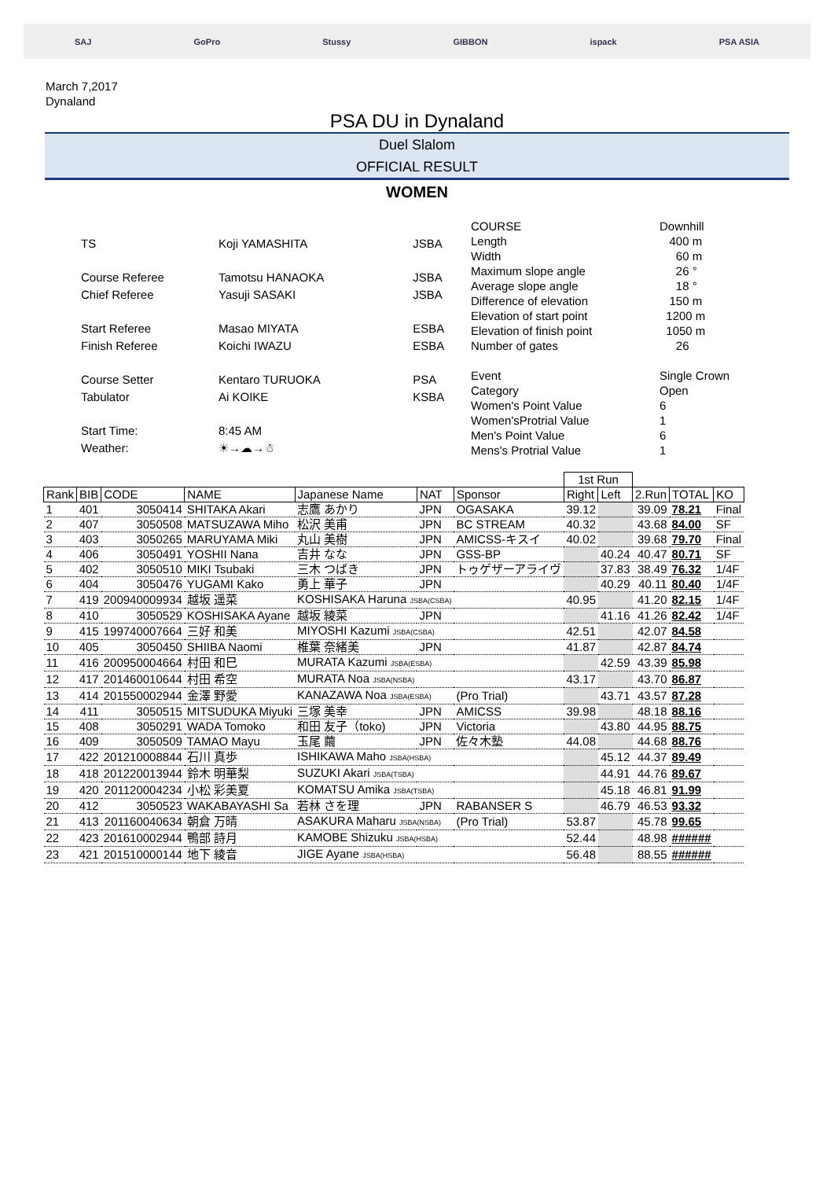SAJ GoPro Stussy GIBBON ispack PSA ASIA
March 7,2017
Dynaland
PSA DU in Dynaland
Duel Slalom
OFFICIAL RESULT
WOMEN
| TS | Koji YAMASHITA | JSBA |
| Course Referee | Tamotsu HANAOKA | JSBA |
| Chief Referee | Yasuji SASAKI | JSBA |
| Start Referee | Masao MIYATA | ESBA |
| Finish Referee | Koichi IWAZU | ESBA |
| Course Setter | Kentaro TURUOKA | PSA |
| Tabulator | Ai KOIKE | KSBA |
| Start Time: | 8:45 AM | |
| Weather: | ☀→☁→☃ | |
| COURSE | Downhill |
| Length | 400 m |
| Width | 60 m |
| Maximum slope angle | 26 ° |
| Average slope angle | 18 ° |
| Difference of elevation | 150 m |
| Elevation of start point | 1200 m |
| Elevation of finish point | 1050 m |
| Number of gates | 26 |
| Event | Single Crown |
| Category | Open |
| Women's Point Value | 6 |
| Women'sProtrial Value | 1 |
| Men's Point Value | 6 |
| Mens's Protrial Value | 1 |
| | | | | | | | 1st Run | | | | |
| Rank | BIB | CODE | NAME | Japanese Name | NAT | Sponsor | Right | Left | 2.Run | TOTAL | KO |
| 1 | 401 | 3050414 | SHITAKA Akari | 志鷹 あかり | JPN | OGASAKA | 39.12 | | 39.09 | 78.21 | Final |
| 2 | 407 | 3050508 | MATSUZAWA Miho | 松沢 美甫 | JPN | BC STREAM | 40.32 | | 43.68 | 84.00 | SF |
| 3 | 403 | 3050265 | MARUYAMA Miki | 丸山 美樹 | JPN | AMICSS-キスイ | 40.02 | | 39.68 | 79.70 | Final |
| 4 | 406 | 3050491 | YOSHII Nana | 吉井 なな | JPN | GSS-BP | | 40.24 | 40.47 | 80.71 | SF |
| 5 | 402 | 3050510 | MIKI Tsubaki | 三木 つばき | JPN | トゥゲザーアライヴ | | 37.83 | 38.49 | 76.32 | 1/4F |
| 6 | 404 | 3050476 | YUGAMI Kako | 勇上 華子 | JPN | | | 40.29 | 40.11 | 80.40 | 1/4F |
| 7 | 419 | 200940009934 | 越坂 遥菜 | KOSHISAKA Haruna JSBA(CSBA) | | | 40.95 | | 41.20 | 82.15 | 1/4F |
| 8 | 410 | 3050529 | KOSHISAKA Ayane | 越坂 綾菜 | JPN | | | 41.16 | 41.26 | 82.42 | 1/4F |
| 9 | 415 | 199740007664 | 三好 和美 | MIYOSHI Kazumi JSBA(CSBA) | | | 42.51 | | 42.07 | 84.58 | |
| 10 | 405 | 3050450 | SHIIBA Naomi | 椎葉 奈緒美 | JPN | | 41.87 | | 42.87 | 84.74 | |
| 11 | 416 | 200950004664 | 村田 和巳 | MURATA Kazumi JSBA(ESBA) | | | | 42.59 | 43.39 | 85.98 | |
| 12 | 417 | 201460010644 | 村田 希空 | MURATA Noa JSBA(NSBA) | | | 43.17 | | 43.70 | 86.87 | |
| 13 | 414 | 201550002944 | 金澤 野愛 | KANAZAWA Noa JSBA(ESBA) | | (Pro Trial) | | 43.71 | 43.57 | 87.28 | |
| 14 | 411 | 3050515 | MITSUDUKA Miyuki | 三塚 美幸 | JPN | AMICSS | 39.98 | | 48.18 | 88.16 | |
| 15 | 408 | 3050291 | WADA Tomoko | 和田 友子（toko) | JPN | Victoria | | 43.80 | 44.95 | 88.75 | |
| 16 | 409 | 3050509 | TAMAO Mayu | 玉尾 繭 | JPN | 佐々木塾 | 44.08 | | 44.68 | 88.76 | |
| 17 | 422 | 201210008844 | 石川 真歩 | ISHIKAWA Maho JSBA(HSBA) | | | | 45.12 | 44.37 | 89.49 | |
| 18 | 418 | 201220013944 | 鈴木 明華梨 | SUZUKI Akari JSBA(TSBA) | | | | 44.91 | 44.76 | 89.67 | |
| 19 | 420 | 201120004234 | 小松 彩美夏 | KOMATSU Amika JSBA(TSBA) | | | | 45.18 | 46.81 | 91.99 | |
| 20 | 412 | 3050523 | WAKABAYASHI Sa | 若林 さを理 | JPN | RABANSER S | | 46.79 | 46.53 | 93.32 | |
| 21 | 413 | 201160040634 | 朝倉 万晴 | ASAKURA Maharu JSBA(NSBA) | | (Pro Trial) | 53.87 | | 45.78 | 99.65 | |
| 22 | 423 | 201610002944 | 鴨部 詩月 | KAMOBE Shizuku JSBA(HSBA) | | | 52.44 | | 48.98 | ###### | |
| 23 | 421 | 201510000144 | 地下 綾音 | JIGE Ayane JSBA(HSBA) | | | 56.48 | | 88.55 | ###### | |